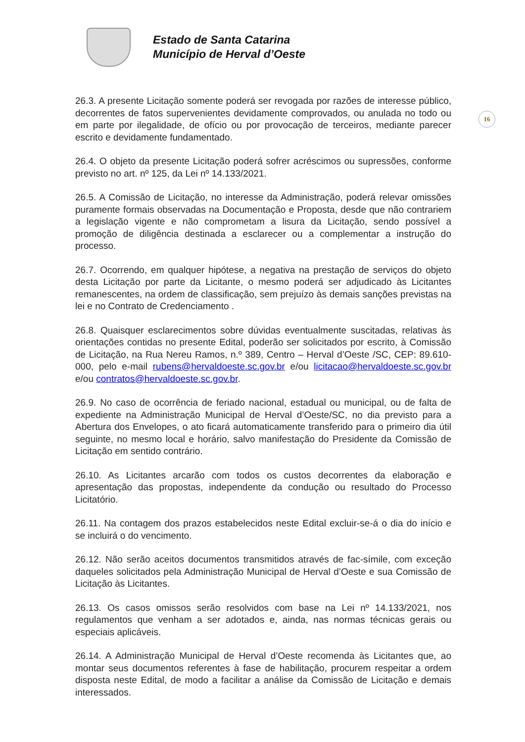Estado de Santa Catarina
Município de Herval d’Oeste
16
26.3. A presente Licitação somente poderá ser revogada por razões de interesse público, decorrentes de fatos supervenientes devidamente comprovados, ou anulada no todo ou em parte por ilegalidade, de ofício ou por provocação de terceiros, mediante parecer escrito e devidamente fundamentado.
26.4. O objeto da presente Licitação poderá sofrer acréscimos ou supressões, conforme previsto no art. nº 125, da Lei nº 14.133/2021.
26.5. A Comissão de Licitação, no interesse da Administração, poderá relevar omissões puramente formais observadas na Documentação e Proposta, desde que não contrariem a legislação vigente e não comprometam a lisura da Licitação, sendo possível a promoção de diligência destinada a esclarecer ou a complementar a instrução do processo.
26.7. Ocorrendo, em qualquer hipótese, a negativa na prestação de serviços do objeto desta Licitação por parte da Licitante, o mesmo poderá ser adjudicado às Licitantes remanescentes, na ordem de classificação, sem prejuízo às demais sanções previstas na lei e no Contrato de Credenciamento .
26.8. Quaisquer esclarecimentos sobre dúvidas eventualmente suscitadas, relativas às orientações contidas no presente Edital, poderão ser solicitados por escrito, à Comissão de Licitação, na Rua Nereu Ramos, n.º 389, Centro – Herval d’Oeste /SC, CEP: 89.610-000, pelo e-mail rubens@hervaldoeste.sc.gov.br e/ou licitacao@hervaldoeste.sc.gov.br e/ou contratos@hervaldoeste.sc.gov.br.
26.9. No caso de ocorrência de feriado nacional, estadual ou municipal, ou de falta de expediente na Administração Municipal de Herval d’Oeste/SC, no dia previsto para a Abertura dos Envelopes, o ato ficará automaticamente transferido para o primeiro dia útil seguinte, no mesmo local e horário, salvo manifestação do Presidente da Comissão de Licitação em sentido contrário.
26.10. As Licitantes arcarão com todos os custos decorrentes da elaboração e apresentação das propostas, independente da condução ou resultado do Processo Licitatório.
26.11. Na contagem dos prazos estabelecidos neste Edital excluir-se-á o dia do início e se incluirá o do vencimento.
26.12. Não serão aceitos documentos transmitidos através de fac-símile, com exceção daqueles solicitados pela Administração Municipal de Herval d’Oeste e sua Comissão de Licitação às Licitantes.
26.13. Os casos omissos serão resolvidos com base na Lei nº 14.133/2021, nos regulamentos que venham a ser adotados e, ainda, nas normas técnicas gerais ou especiais aplicáveis.
26.14. A Administração Municipal de Herval d’Oeste recomenda às Licitantes que, ao montar seus documentos referentes à fase de habilitação, procurem respeitar a ordem disposta neste Edital, de modo a facilitar a análise da Comissão de Licitação e demais interessados.